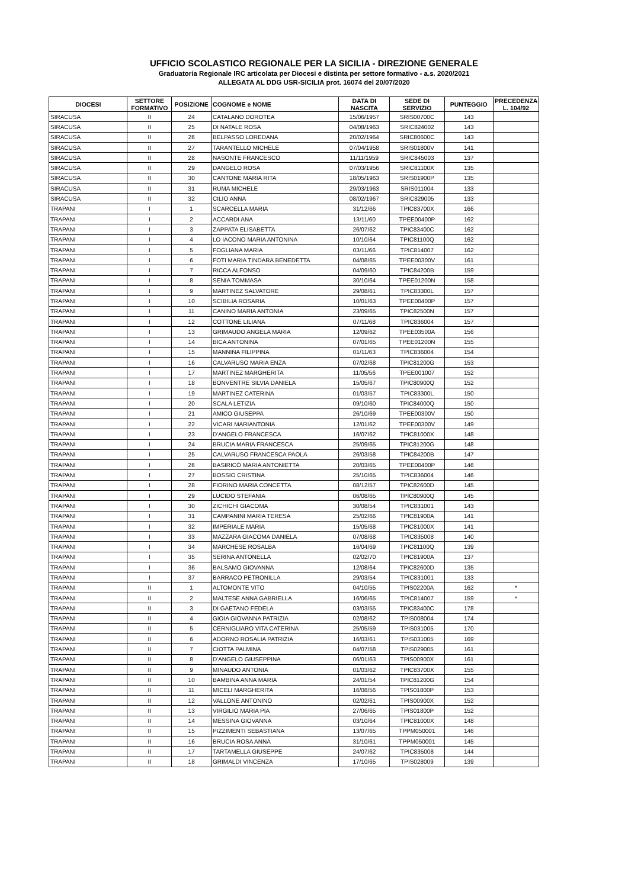UFFICIO SCOLASTICO REGIONALE PER LA SICILIA - DIREZIONE GENERALE
Graduatoria Regionale IRC articolata per Diocesi e distinta per settore formativo - a.s. 2020/2021
ALLEGATA AL DDG USR-SICILIA prot. 16074 del 20/07/2020
| DIOCESI | SETTORE FORMATIVO | POSIZIONE | COGNOME e NOME | DATA DI NASCITA | SEDE DI SERVIZIO | PUNTEGGIO | PRECEDENZA L. 104/92 |
| --- | --- | --- | --- | --- | --- | --- | --- |
| SIRACUSA | II | 24 | CATALANO DOROTEA | 15/06/1957 | SRIS00700C | 143 | |
| SIRACUSA | II | 25 | DI NATALE ROSA | 04/08/1963 | SRIC824002 | 143 | |
| SIRACUSA | II | 26 | BELPASSO LOREDANA | 20/02/1964 | SRIC80600C | 143 | |
| SIRACUSA | II | 27 | TARANTELLO MICHELE | 07/04/1958 | SRIS01800V | 141 | |
| SIRACUSA | II | 28 | NASONTE FRANCESCO | 11/11/1959 | SRIC845003 | 137 | |
| SIRACUSA | II | 29 | DANGELO ROSA | 07/03/1956 | SRIC81100X | 135 | |
| SIRACUSA | II | 30 | CANTONE MARIA RITA | 18/05/1963 | SRIS01900P | 135 | |
| SIRACUSA | II | 31 | RUMA MICHELE | 29/03/1963 | SRIS011004 | 133 | |
| SIRACUSA | II | 32 | CILIO ANNA | 08/02/1967 | SRIC829005 | 133 | |
| TRAPANI | I | 1 | SCARCELLA MARIA | 31/12/66 | TPIC83700X | 166 | |
| TRAPANI | I | 2 | ACCARDI ANA | 13/11/60 | TPEE00400P | 162 | |
| TRAPANI | I | 3 | ZAPPATA ELISABETTA | 26/07/62 | TPIC83400C | 162 | |
| TRAPANI | I | 4 | LO IACONO MARIA ANTONINA | 10/10/64 | TPIC81100Q | 162 | |
| TRAPANI | I | 5 | FOGLIANA MARIA | 03/11/66 | TPIC814007 | 162 | |
| TRAPANI | I | 6 | FOTI MARIA TINDARA BENEDETTA | 04/08/65 | TPEE00300V | 161 | |
| TRAPANI | I | 7 | RICCA ALFONSO | 04/09/60 | TPIC84200B | 159 | |
| TRAPANI | I | 8 | SENIA TOMMASA | 30/10/64 | TPEE01200N | 158 | |
| TRAPANI | I | 9 | MARTINEZ SALVATORE | 29/08/61 | TPIC83300L | 157 | |
| TRAPANI | I | 10 | SCIBILIA ROSARIA | 10/01/63 | TPEE00400P | 157 | |
| TRAPANI | I | 11 | CANINO MARIA ANTONIA | 23/09/65 | TPIC82500N | 157 | |
| TRAPANI | I | 12 | COTTONE LILIANA | 07/11/68 | TPIC836004 | 157 | |
| TRAPANI | I | 13 | GRIMAUDO ANGELA MARIA | 12/09/62 | TPEE03500A | 156 | |
| TRAPANI | I | 14 | BICA ANTONINA | 07/01/65 | TPEE01200N | 155 | |
| TRAPANI | I | 15 | MANNINA FILIPPINA | 01/11/63 | TPIC836004 | 154 | |
| TRAPANI | I | 16 | CALVARUSO MARIA ENZA | 07/02/68 | TPIC81200G | 153 | |
| TRAPANI | I | 17 | MARTINEZ MARGHERITA | 11/05/56 | TPEE001007 | 152 | |
| TRAPANI | I | 18 | BONVENTRE SILVIA DANIELA | 15/05/67 | TPIC80900Q | 152 | |
| TRAPANI | I | 19 | MARTINEZ CATERINA | 01/03/57 | TPIC83300L | 150 | |
| TRAPANI | I | 20 | SCALA LETIZIA | 09/10/60 | TPIC84000Q | 150 | |
| TRAPANI | I | 21 | AMICO GIUSEPPA | 26/10/69 | TPEE00300V | 150 | |
| TRAPANI | I | 22 | VICARI MARIANTONIA | 12/01/62 | TPEE00300V | 149 | |
| TRAPANI | I | 23 | D'ANGELO FRANCESCA | 16/07/62 | TPIC81000X | 148 | |
| TRAPANI | I | 24 | BRUCIA MARIA FRANCESCA | 25/09/65 | TPIC81200G | 148 | |
| TRAPANI | I | 25 | CALVARUSO FRANCESCA PAOLA | 26/03/58 | TPIC84200B | 147 | |
| TRAPANI | I | 26 | BASIRICÒ MARIA ANTONIETTA | 20/03/65 | TPEE00400P | 146 | |
| TRAPANI | I | 27 | BOSSIO CRISTINA | 25/10/65 | TPIC836004 | 146 | |
| TRAPANI | I | 28 | FIORINO MARIA CONCETTA | 08/12/57 | TPIC82600D | 145 | |
| TRAPANI | I | 29 | LUCIDO STEFANIA | 06/08/65 | TPIC80900Q | 145 | |
| TRAPANI | I | 30 | ZICHICHI GIACOMA | 30/08/54 | TPIC831001 | 143 | |
| TRAPANI | I | 31 | CAMPANINI MARIA TERESA | 25/02/66 | TPIC81900A | 141 | |
| TRAPANI | I | 32 | IMPERIALE MARIA | 15/05/68 | TPIC81000X | 141 | |
| TRAPANI | I | 33 | MAZZARA GIACOMA DANIELA | 07/08/68 | TPIC835008 | 140 | |
| TRAPANI | I | 34 | MARCHESE ROSALBA | 16/04/69 | TPIC81100Q | 139 | |
| TRAPANI | I | 35 | SERINA ANTONELLA | 02/02/70 | TPIC81900A | 137 | |
| TRAPANI | I | 36 | BALSAMO GIOVANNA | 12/08/64 | TPIC82600D | 135 | |
| TRAPANI | I | 37 | BARRACO PETRONILLA | 29/03/54 | TPIC831001 | 133 | |
| TRAPANI | II | 1 | ALTOMONTE VITO | 04/10/55 | TPIS02200A | 162 | * |
| TRAPANI | II | 2 | MALTESE ANNA GABRIELLA | 16/06/65 | TPIC814007 | 159 | * |
| TRAPANI | II | 3 | DI GAETANO FEDELA | 03/03/55 | TPIC83400C | 178 | |
| TRAPANI | II | 4 | GIOIA GIOVANNA PATRIZIA | 02/08/62 | TPIS008004 | 174 | |
| TRAPANI | II | 5 | CERNIGLIARO VITA CATERINA | 25/05/59 | TPIS031005 | 170 | |
| TRAPANI | II | 6 | ADORNO ROSALIA PATRIZIA | 16/03/61 | TPIS031005 | 169 | |
| TRAPANI | II | 7 | CIOTTA PALMINA | 04/07/58 | TPIS029005 | 161 | |
| TRAPANI | II | 8 | D'ANGELO GIUSEPPINA | 06/01/63 | TPIS00900X | 161 | |
| TRAPANI | II | 9 | MINAUDO ANTONIA | 01/03/62 | TPIC83700X | 155 | |
| TRAPANI | II | 10 | BAMBINA ANNA MARIA | 24/01/54 | TPIC81200G | 154 | |
| TRAPANI | II | 11 | MICELI MARGHERITA | 16/08/56 | TPIS01800P | 153 | |
| TRAPANI | II | 12 | VALLONE ANTONINO | 02/02/61 | TPIS00900X | 152 | |
| TRAPANI | II | 13 | VIRGILIO MARIA PIA | 27/06/65 | TPIS01800P | 152 | |
| TRAPANI | II | 14 | MESSINA GIOVANNA | 03/10/64 | TPIC81000X | 148 | |
| TRAPANI | II | 15 | PIZZIMENTI SEBASTIANA | 13/07/65 | TPPM050001 | 146 | |
| TRAPANI | II | 16 | BRUCIA ROSA ANNA | 31/10/61 | TPPM050001 | 145 | |
| TRAPANI | II | 17 | TARTAMELLA GIUSEPPE | 24/07/62 | TPIC835008 | 144 | |
| TRAPANI | II | 18 | GRIMALDI VINCENZA | 17/10/65 | TPIS028009 | 139 | |